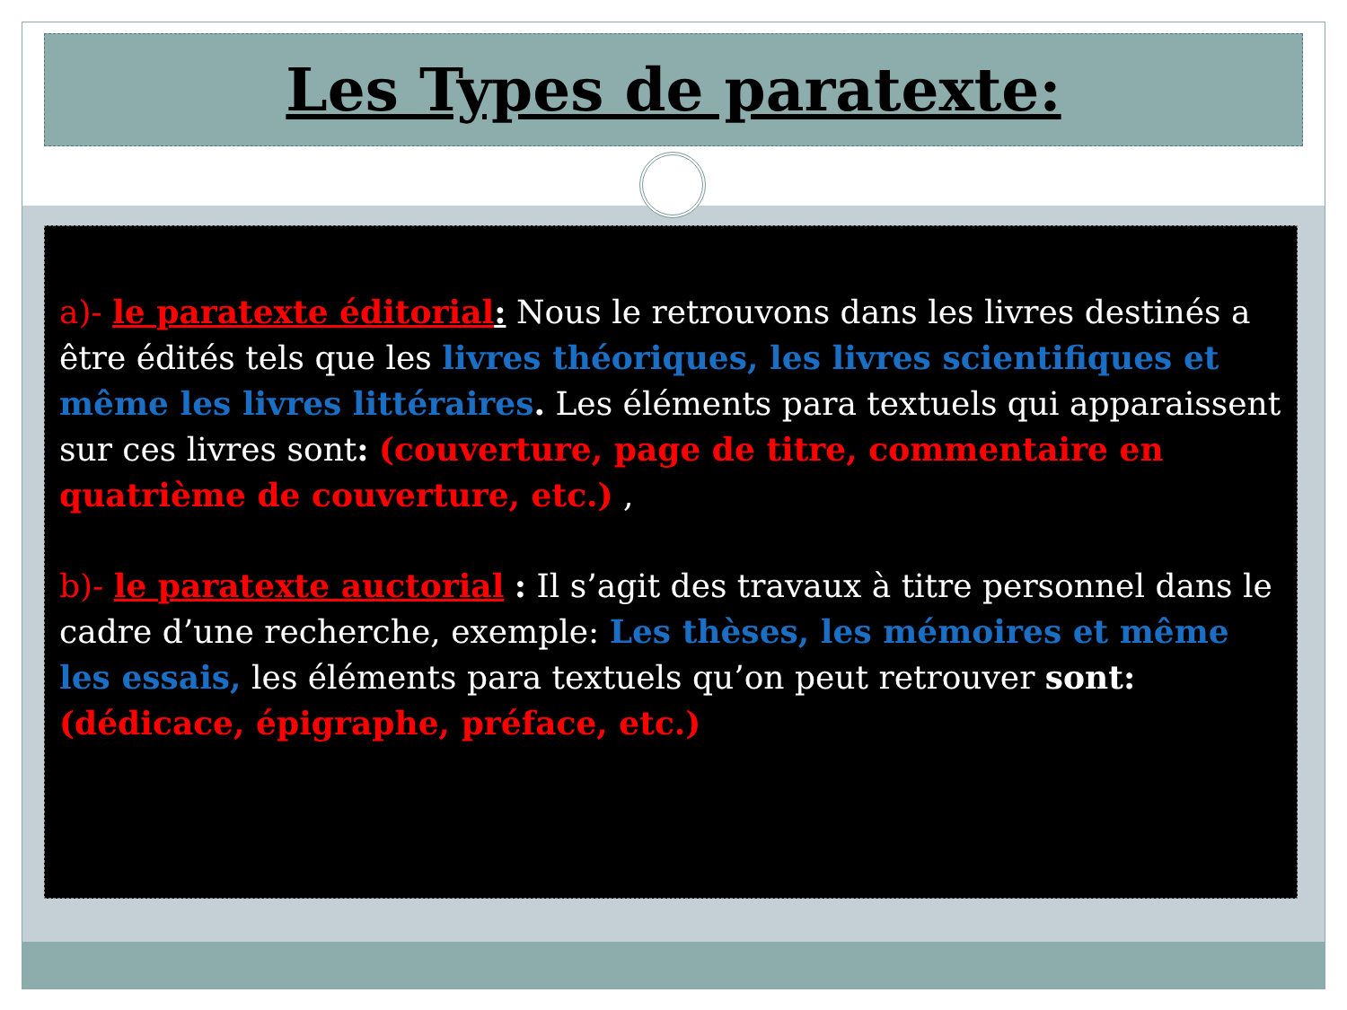Les Types de paratexte:
a)- le paratexte éditorial: Nous le retrouvons dans les livres destinés a être édités tels que les livres théoriques, les livres scientifiques et même les livres littéraires. Les éléments para textuels qui apparaissent sur ces livres sont: (couverture, page de titre, commentaire en quatrième de couverture, etc.) ,
b)- le paratexte auctorial : Il s’agit des travaux à titre personnel dans le cadre d’une recherche, exemple: Les thèses, les mémoires et même les essais, les éléments para textuels qu’on peut retrouver sont: (dédicace, épigraphe, préface, etc.)